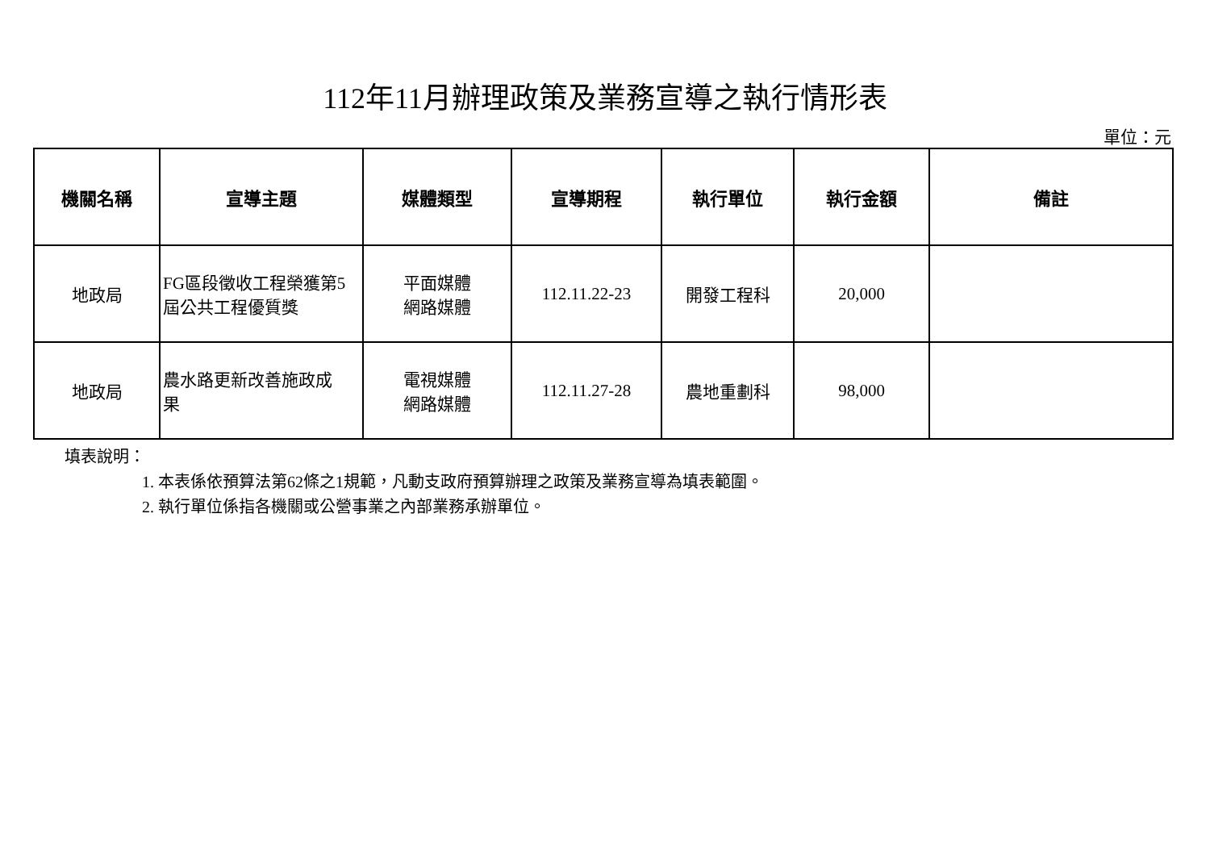112年11月辦理政策及業務宣導之執行情形表
單位：元
| 機關名稱 | 宣導主題 | 媒體類型 | 宣導期程 | 執行單位 | 執行金額 | 備註 |
| --- | --- | --- | --- | --- | --- | --- |
| 地政局 | FG區段徵收工程榮獲第5 屆公共工程優質獎 | 平面媒體 網路媒體 | 112.11.22-23 | 開發工程科 | 20,000 | |
| 地政局 | 農水路更新改善施政成 果 | 電視媒體 網路媒體 | 112.11.27-28 | 農地重劃科 | 98,000 | |
填表說明：
1. 本表係依預算法第62條之1規範，凡動支政府預算辦理之政策及業務宣導為填表範圍。
2. 執行單位係指各機關或公營事業之內部業務承辦單位。